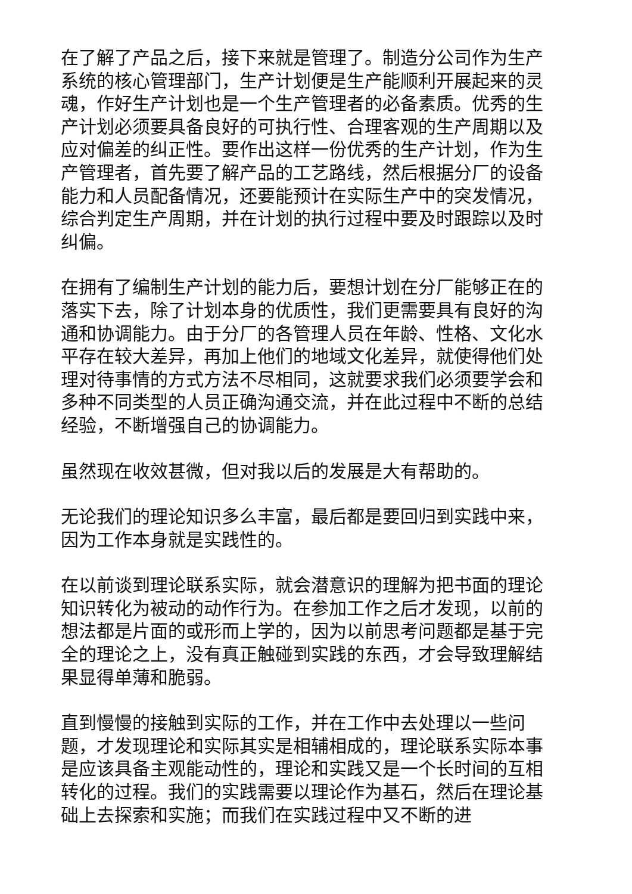在了解了产品之后，接下来就是管理了。制造分公司作为生产系统的核心管理部门，生产计划便是生产能顺利开展起来的灵魂，作好生产计划也是一个生产管理者的必备素质。优秀的生产计划必须要具备良好的可执行性、合理客观的生产周期以及应对偏差的纠正性。要作出这样一份优秀的生产计划，作为生产管理者，首先要了解产品的工艺路线，然后根据分厂的设备能力和人员配备情况，还要能预计在实际生产中的突发情况，综合判定生产周期，并在计划的执行过程中要及时跟踪以及时纠偏。
在拥有了编制生产计划的能力后，要想计划在分厂能够正在的落实下去，除了计划本身的优质性，我们更需要具有良好的沟通和协调能力。由于分厂的各管理人员在年龄、性格、文化水平存在较大差异，再加上他们的地域文化差异，就使得他们处理对待事情的方式方法不尽相同，这就要求我们必须要学会和多种不同类型的人员正确沟通交流，并在此过程中不断的总结经验，不断增强自己的协调能力。
虽然现在收效甚微，但对我以后的发展是大有帮助的。
无论我们的理论知识多么丰富，最后都是要回归到实践中来，因为工作本身就是实践性的。
在以前谈到理论联系实际，就会潜意识的理解为把书面的理论知识转化为被动的动作行为。在参加工作之后才发现，以前的想法都是片面的或形而上学的，因为以前思考问题都是基于完全的理论之上，没有真正触碰到实践的东西，才会导致理解结果显得单薄和脆弱。
直到慢慢的接触到实际的工作，并在工作中去处理以一些问题，才发现理论和实际其实是相辅相成的，理论联系实际本事是应该具备主观能动性的，理论和实践又是一个长时间的互相转化的过程。我们的实践需要以理论作为基石，然后在理论基础上去探索和实施；而我们在实践过程中又不断的进